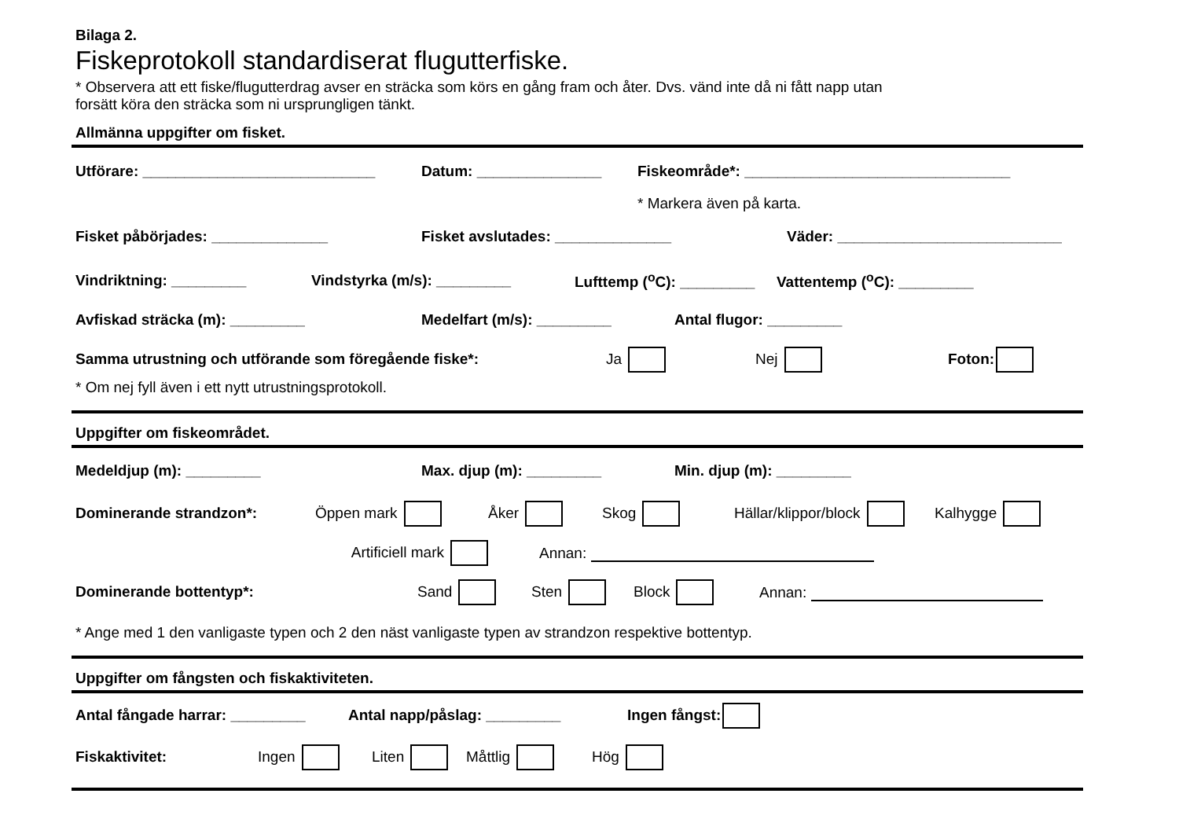Bilaga 2.
Fiskeprotokoll standardiserat flugutterfiske.
* Observera att ett fiske/flugutterdrag avser en sträcka som körs en gång fram och åter. Dvs. vänd inte då ni fått napp utan
forsätt köra den sträcka som ni ursprungligen tänkt.
Allmänna uppgifter om fisket.
Utförare: ____________________________ Datum: _______________ Fiskeområde*: ________________________________
* Markera även på karta.
Fisket påbörjades: ______________ Fisket avslutades: ______________ Väder: ___________________________
Vindriktning: _________ Vindstyrka (m/s): _________ Lufttemp (<sup>o</sup>C): _________ Vattentemp (<sup>o</sup>C): _________
Avfiskad sträcka (m): _________ Medelfart (m/s): _________ Antal flugor: _________
Samma utrustning och utförande som föregående fiske*: Ja Nej Foton:
* Om nej fyll även i ett nytt utrustningsprotokoll.
Uppgifter om fiskeområdet.
Medeldjup (m): _________ Max. djup (m): _________ Min. djup (m): _________
Dominerande strandzon*: Öppen mark Åker Skog Hällar/klippor/block Kalhygge
Artificiell mark Annan:
Dominerande bottentyp*: Sand Sten Block Annan:
* Ange med 1 den vanligaste typen och 2 den näst vanligaste typen av strandzon respektive bottentyp.
Uppgifter om fångsten och fiskaktiviteten.
Antal fångade harrar: _________ Antal napp/påslag: _________ Ingen fångst:
Fiskaktivitet: Ingen Liten Måttlig Hög